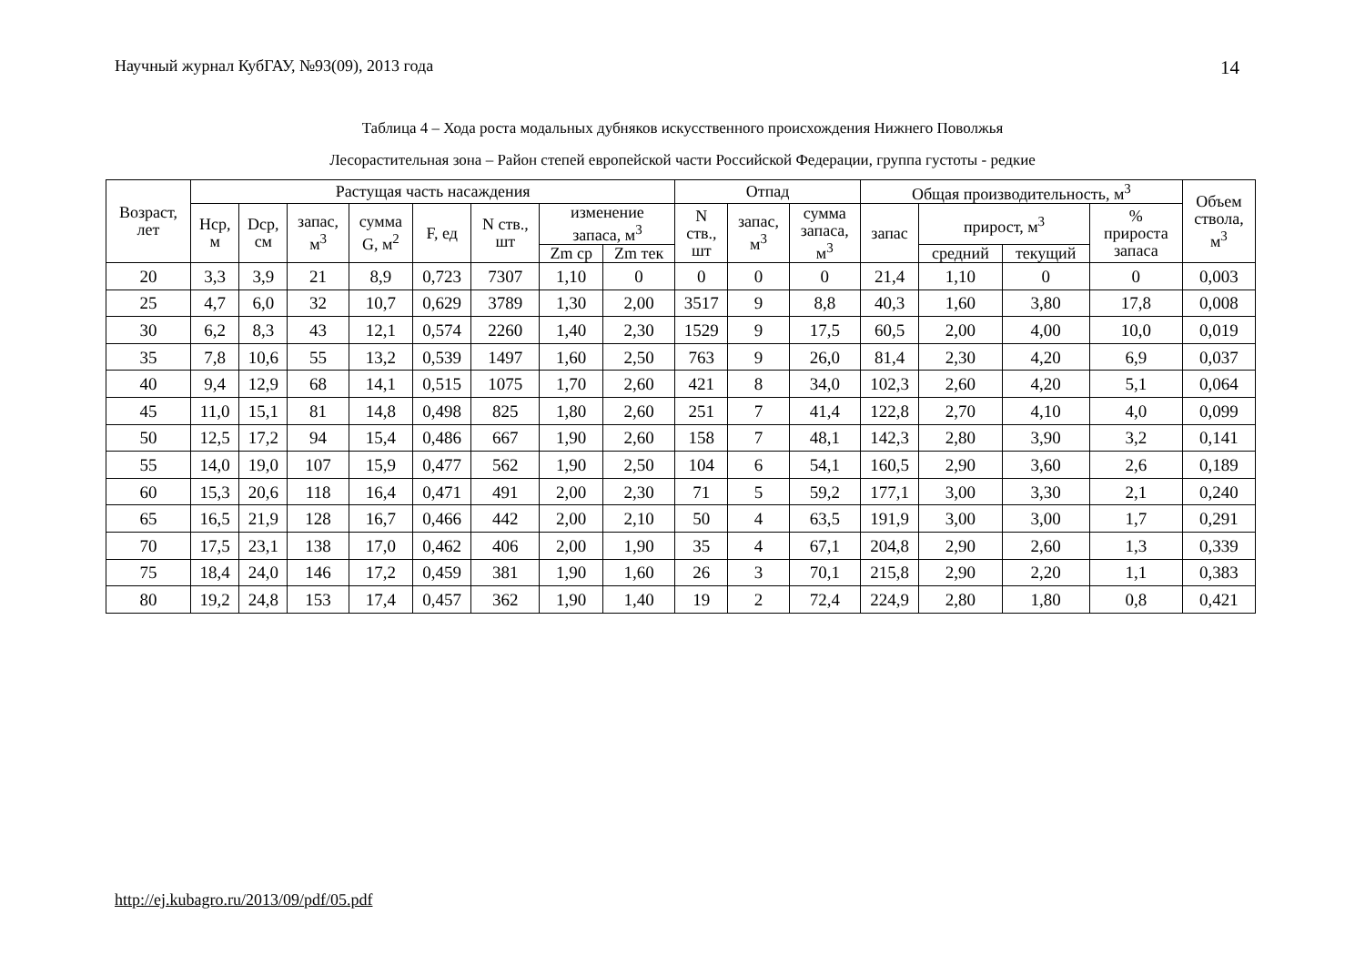Научный журнал КубГАУ, №93(09), 2013 года 14
Таблица 4 – Хода роста модальных дубняков искусственного происхождения Нижнего Поволжья
Лесорастительная зона – Район степей европейской части Российской Федерации, группа густоты - редкие
| Возраст, лет | Растущая часть насаждения | | | | | | | | Отпад | | | Общая производительность, м<sup>3</sup> | | | | Объем ствола, м<sup>3</sup> |
| --- | --- | --- | --- | --- | --- | --- | --- | --- | --- | --- | --- | --- | --- | --- | --- | --- |
| | Hср, м | Dср, см | запас, м<sup>3</sup> | сумма G, м<sup>2</sup> | F, ед | N ств., шт | изменение запаса, м<sup>3</sup> | | N ств., шт | запас, м<sup>3</sup> | сумма запаса, м<sup>3</sup> | запас | прирост, м<sup>3</sup> | | % прироста запаса | |
| | | | | | | | Zm ср | Zm тек | | | | | средний | текущий | | |
| 20 | 3,3 | 3,9 | 21 | 8,9 | 0,723 | 7307 | 1,10 | 0 | 0 | 0 | 0 | 21,4 | 1,10 | 0 | 0 | 0,003 |
| 25 | 4,7 | 6,0 | 32 | 10,7 | 0,629 | 3789 | 1,30 | 2,00 | 3517 | 9 | 8,8 | 40,3 | 1,60 | 3,80 | 17,8 | 0,008 |
| 30 | 6,2 | 8,3 | 43 | 12,1 | 0,574 | 2260 | 1,40 | 2,30 | 1529 | 9 | 17,5 | 60,5 | 2,00 | 4,00 | 10,0 | 0,019 |
| 35 | 7,8 | 10,6 | 55 | 13,2 | 0,539 | 1497 | 1,60 | 2,50 | 763 | 9 | 26,0 | 81,4 | 2,30 | 4,20 | 6,9 | 0,037 |
| 40 | 9,4 | 12,9 | 68 | 14,1 | 0,515 | 1075 | 1,70 | 2,60 | 421 | 8 | 34,0 | 102,3 | 2,60 | 4,20 | 5,1 | 0,064 |
| 45 | 11,0 | 15,1 | 81 | 14,8 | 0,498 | 825 | 1,80 | 2,60 | 251 | 7 | 41,4 | 122,8 | 2,70 | 4,10 | 4,0 | 0,099 |
| 50 | 12,5 | 17,2 | 94 | 15,4 | 0,486 | 667 | 1,90 | 2,60 | 158 | 7 | 48,1 | 142,3 | 2,80 | 3,90 | 3,2 | 0,141 |
| 55 | 14,0 | 19,0 | 107 | 15,9 | 0,477 | 562 | 1,90 | 2,50 | 104 | 6 | 54,1 | 160,5 | 2,90 | 3,60 | 2,6 | 0,189 |
| 60 | 15,3 | 20,6 | 118 | 16,4 | 0,471 | 491 | 2,00 | 2,30 | 71 | 5 | 59,2 | 177,1 | 3,00 | 3,30 | 2,1 | 0,240 |
| 65 | 16,5 | 21,9 | 128 | 16,7 | 0,466 | 442 | 2,00 | 2,10 | 50 | 4 | 63,5 | 191,9 | 3,00 | 3,00 | 1,7 | 0,291 |
| 70 | 17,5 | 23,1 | 138 | 17,0 | 0,462 | 406 | 2,00 | 1,90 | 35 | 4 | 67,1 | 204,8 | 2,90 | 2,60 | 1,3 | 0,339 |
| 75 | 18,4 | 24,0 | 146 | 17,2 | 0,459 | 381 | 1,90 | 1,60 | 26 | 3 | 70,1 | 215,8 | 2,90 | 2,20 | 1,1 | 0,383 |
| 80 | 19,2 | 24,8 | 153 | 17,4 | 0,457 | 362 | 1,90 | 1,40 | 19 | 2 | 72,4 | 224,9 | 2,80 | 1,80 | 0,8 | 0,421 |
http://ej.kubagro.ru/2013/09/pdf/05.pdf